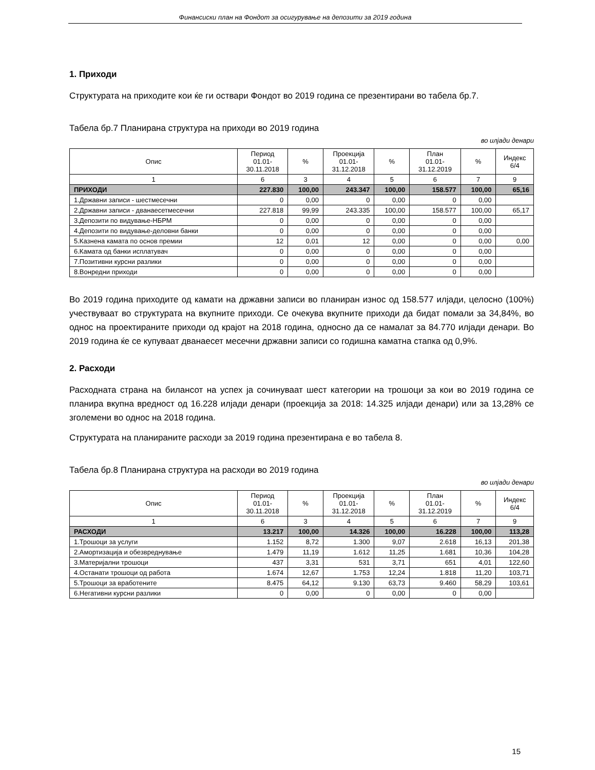Финансиски план на Фондот за осигурување на депозити за 2019 година
1. Приходи
Структурата на приходите кои ќе ги оствари Фондот во 2019 година се презентирани во табела бр.7.
Табела бр.7 Планирана структура на приходи во 2019 година
во илјади денари
| Опис | Период 01.01- 30.11.2018 | % | Проекција 01.01- 31.12.2018 | % | План 01.01- 31.12.2019 | % | Индекс 6/4 |
| --- | --- | --- | --- | --- | --- | --- | --- |
| 1 | 6 | 3 | 4 | 5 | 6 | 7 | 9 |
| ПРИХОДИ | 227.830 | 100,00 | 243.347 | 100,00 | 158.577 | 100,00 | 65,16 |
| 1.Државни записи - шестмесечни | 0 | 0,00 | 0 | 0,00 | 0 | 0,00 | |
| 2.Државни записи - дванаесетмесечни | 227.818 | 99,99 | 243.335 | 100,00 | 158.577 | 100,00 | 65,17 |
| 3.Депозити по видување-НБРМ | 0 | 0,00 | 0 | 0,00 | 0 | 0,00 | |
| 4.Депозити по видување-деловни банки | 0 | 0,00 | 0 | 0,00 | 0 | 0,00 | |
| 5.Казнена камата по основ премии | 12 | 0,01 | 12 | 0,00 | 0 | 0,00 | 0,00 |
| 6.Камата од банки исплатувач | 0 | 0,00 | 0 | 0,00 | 0 | 0,00 | |
| 7.Позитивни курсни разлики | 0 | 0,00 | 0 | 0,00 | 0 | 0,00 | |
| 8.Вонредни приходи | 0 | 0,00 | 0 | 0,00 | 0 | 0,00 | |
Во 2019 година приходите од камати на државни записи во планиран износ од 158.577 илјади, целосно (100%) учествуваат во структурата на вкупните приходи. Се очекува вкупните приходи да бидат помали за 34,84%, во однос на проектираните приходи од крајот на 2018 година, односно да се намалат за 84.770 илјади денари. Во 2019 година ќе се купуваат дванаесет месечни државни записи со годишна каматна стапка од 0,9%.
2. Расходи
Расходната страна на билансот на успех ја сочинуваат шест категории на трошоци за кои во 2019 година се планира вкупна вредност од 16.228 илјади денари (проекција за 2018: 14.325 илјади денари) или за 13,28% се зголемени во однос на 2018 година.
Структурата на планираните расходи за 2019 година презентирана е во табела 8.
Табела бр.8 Планирана структура на расходи во 2019 година
во илјади денари
| Опис | Период 01.01- 30.11.2018 | % | Проекција 01.01- 31.12.2018 | % | План 01.01- 31.12.2019 | % | Индекс 6/4 |
| --- | --- | --- | --- | --- | --- | --- | --- |
| 1 | 6 | 3 | 4 | 5 | 6 | 7 | 9 |
| РАСХОДИ | 13.217 | 100,00 | 14.326 | 100,00 | 16.228 | 100,00 | 113,28 |
| 1.Трошоци за услуги | 1.152 | 8,72 | 1.300 | 9,07 | 2.618 | 16,13 | 201,38 |
| 2.Амортизација и обезвреднување | 1.479 | 11,19 | 1.612 | 11,25 | 1.681 | 10,36 | 104,28 |
| 3.Материјални трошоци | 437 | 3,31 | 531 | 3,71 | 651 | 4,01 | 122,60 |
| 4.Останати трошоци од работа | 1.674 | 12,67 | 1.753 | 12,24 | 1.818 | 11,20 | 103,71 |
| 5.Трошоци за вработените | 8.475 | 64,12 | 9.130 | 63,73 | 9.460 | 58,29 | 103,61 |
| 6.Негативни курсни разлики | 0 | 0,00 | 0 | 0,00 | 0 | 0,00 | |
15